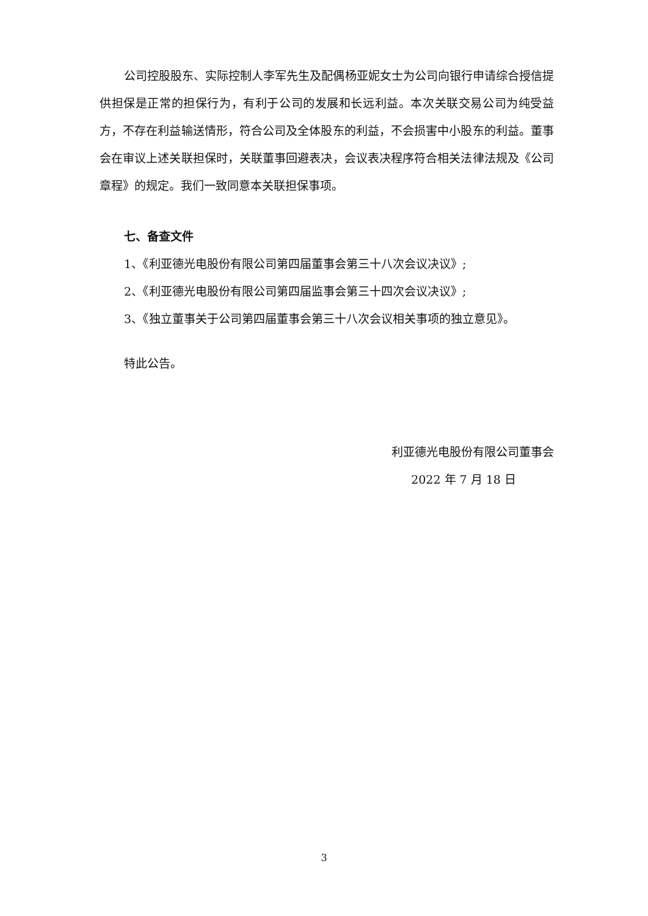公司控股股东、实际控制人李军先生及配偶杨亚妮女士为公司向银行申请综合授信提供担保是正常的担保行为，有利于公司的发展和长远利益。本次关联交易公司为纯受益方，不存在利益输送情形，符合公司及全体股东的利益，不会损害中小股东的利益。董事会在审议上述关联担保时，关联董事回避表决，会议表决程序符合相关法律法规及《公司章程》的规定。我们一致同意本关联担保事项。
七、备查文件
1、《利亚德光电股份有限公司第四届董事会第三十八次会议决议》;
2、《利亚德光电股份有限公司第四届监事会第三十四次会议决议》;
3、《独立董事关于公司第四届董事会第三十八次会议相关事项的独立意见》。
特此公告。
利亚德光电股份有限公司董事会
2022 年 7 月 18 日
3